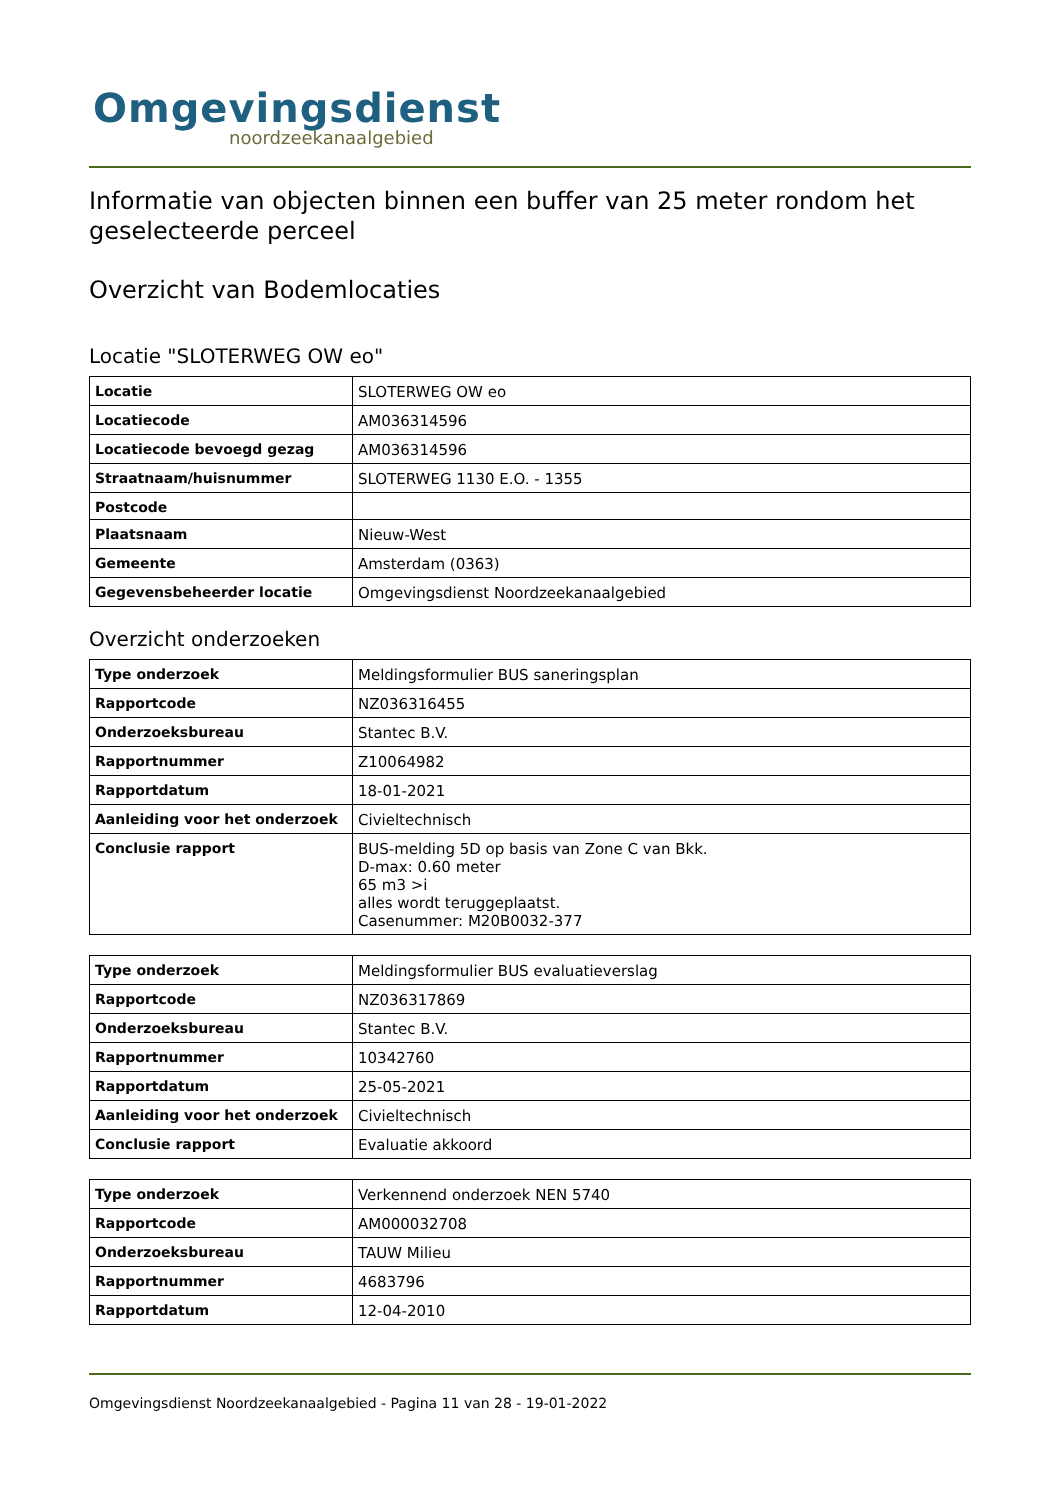Omgevingsdienst
noordzeekanaalgebied
Informatie van objecten binnen een buffer van 25 meter rondom het geselecteerde perceel
Overzicht van Bodemlocaties
Locatie "SLOTERWEG OW eo"
| Locatie | SLOTERWEG OW eo |
| Locatiecode | AM036314596 |
| Locatiecode bevoegd gezag | AM036314596 |
| Straatnaam/huisnummer | SLOTERWEG 1130 E.O. - 1355 |
| Postcode | |
| Plaatsnaam | Nieuw-West |
| Gemeente | Amsterdam (0363) |
| Gegevensbeheerder locatie | Omgevingsdienst Noordzeekanaalgebied |
Overzicht onderzoeken
| Type onderzoek | Meldingsformulier BUS saneringsplan |
| Rapportcode | NZ036316455 |
| Onderzoeksbureau | Stantec B.V. |
| Rapportnummer | Z10064982 |
| Rapportdatum | 18-01-2021 |
| Aanleiding voor het onderzoek | Civieltechnisch |
| Conclusie rapport | BUS-melding 5D op basis van Zone C van Bkk. D-max: 0.60 meter 65 m3 >i alles wordt teruggeplaatst. Casenummer: M20B0032-377 |
| Type onderzoek | Meldingsformulier BUS evaluatieverslag |
| Rapportcode | NZ036317869 |
| Onderzoeksbureau | Stantec B.V. |
| Rapportnummer | 10342760 |
| Rapportdatum | 25-05-2021 |
| Aanleiding voor het onderzoek | Civieltechnisch |
| Conclusie rapport | Evaluatie akkoord |
| Type onderzoek | Verkennend onderzoek NEN 5740 |
| Rapportcode | AM000032708 |
| Onderzoeksbureau | TAUW Milieu |
| Rapportnummer | 4683796 |
| Rapportdatum | 12-04-2010 |
Omgevingsdienst Noordzeekanaalgebied - Pagina 11 van 28 - 19-01-2022